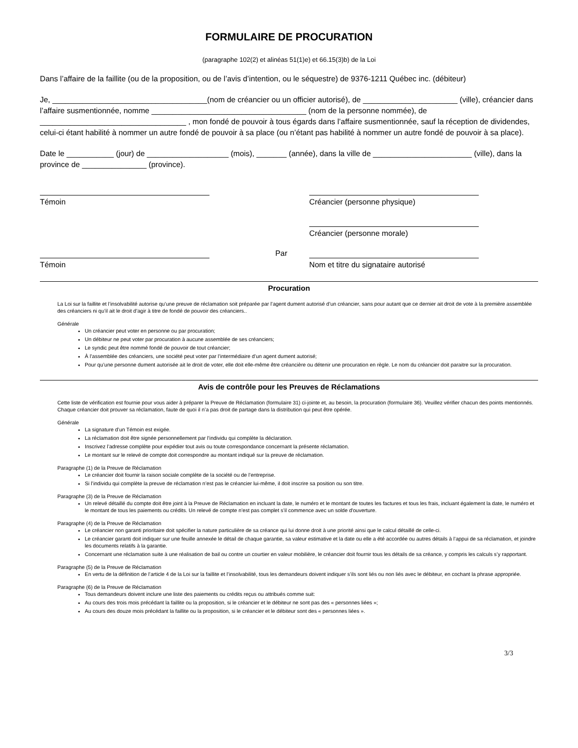FORMULAIRE DE PROCURATION
(paragraphe 102(2) et alinéas 51(1)e) et 66.15(3)b) de la Loi
Dans l’affaire de la faillite (ou de la proposition, ou de l’avis d’intention, ou le séquestre) de 9376-1211 Québec inc. (débiteur)
Je, ____________________________________(nom de créancier ou un officier autorisé), de ______________________ (ville), créancier dans l’affaire susmentionnée, nomme ____________________________________ (nom de la personne nommée), de __________________________________ , mon fondé de pouvoir à tous égards dans l’affaire susmentionnée, sauf la réception de dividendes, celui-ci étant habilité à nommer un autre fondé de pouvoir à sa place (ou n’étant pas habilité à nommer un autre fondé de pouvoir à sa place).
Date le ___________ (jour) de ___________________ (mois), _______ (année), dans la ville de _______________________ (ville), dans la province de _______________ (province).
Témoin Créancier (personne physique)
Créancier (personne morale)
Témoin
Par
Nom et titre du signataire autorisé
Procuration
La Loi sur la faillite et l’insolvabilité autorise qu’une preuve de réclamation soit préparée par l’agent dument autorisé d’un créancier, sans pour autant que ce dernier ait droit de vote à la première assemblée des créanciers ni qu’il ait le droit d’agir à titre de fondé de pouvoir des créanciers..
Générale
Un créancier peut voter en personne ou par procuration;
Un débiteur ne peut voter par procuration à aucune assemblée de ses créanciers;
Le syndic peut être nommé fondé de pouvoir de tout créancier;
À l’assemblée des créanciers, une société peut voter par l’intermédiaire d’un agent dument autorisé;
Pour qu’une personne dument autorisée ait le droit de voter, elle doit elle-même être créancière ou détenir une procuration en règle. Le nom du créancier doit paraitre sur la procuration.
Avis de contrôle pour les Preuves de Réclamations
Cette liste de vérification est fournie pour vous aider à préparer la Preuve de Réclamation (formulaire 31) ci-jointe et, au besoin, la procuration (formulaire 36). Veuillez vérifier chacun des points mentionnés. Chaque créancier doit prouver sa réclamation, faute de quoi il n’a pas droit de partage dans la distribution qui peut être opérée.
Générale
La signature d’un Témoin est exigée.
La réclamation doit être signée personnellement par l’individu qui complète la déclaration.
Inscrivez l’adresse complète pour expédier tout avis ou toute correspondance concernant la présente réclamation.
Le montant sur le relevé de compte doit correspondre au montant indiqué sur la preuve de réclamation.
Paragraphe (1) de la Preuve de Réclamation
Le créancier doit fournir la raison sociale complète de la société ou de l’entreprise.
Si l’individu qui complète la preuve de réclamation n’est pas le créancier lui-même, il doit inscrire sa position ou son titre.
Paragraphe (3) de la Preuve de Réclamation
Un relevé détaillé du compte doit être joint à la Preuve de Réclamation en incluant la date, le numéro et le montant de toutes les factures et tous les frais, incluant également la date, le numéro et le montant de tous les paiements ou crédits. Un relevé de compte n’est pas complet s’il commence avec un solde d'ouverture.
Paragraphe (4) de la Preuve de Réclamation
Le créancier non garanti prioritaire doit spécifier la nature particulière de sa créance qui lui donne droit à une priorité ainsi que le calcul détaillé de celle-ci.
Le créancier garanti doit indiquer sur une feuille annexée le détail de chaque garantie, sa valeur estimative et la date ou elle a été accordée ou autres détails à l’appui de sa réclamation, et joindre les documents relatifs à la garantie.
Concernant une réclamation suite à une réalisation de bail ou contre un courtier en valeur mobilière, le créancier doit fournir tous les détails de sa créance, y compris les calculs s’y rapportant.
Paragraphe (5) de la Preuve de Réclamation
En vertu de la définition de l’article 4 de la Loi sur la faillite et l’insolvabilité, tous les demandeurs doivent indiquer s’ils sont liés ou non liés avec le débiteur, en cochant la phrase appropriée.
Paragraphe (6) de la Preuve de Réclamation
Tous demandeurs doivent inclure une liste des paiements ou crédits reçus ou attribués comme suit:
Au cours des trois mois précédant la faillite ou la proposition, si le créancier et le débiteur ne sont pas des « personnes liées »;
Au cours des douze mois précédant la faillite ou la proposition, si le créancier et le débiteur sont des « personnes liées ».
3/3